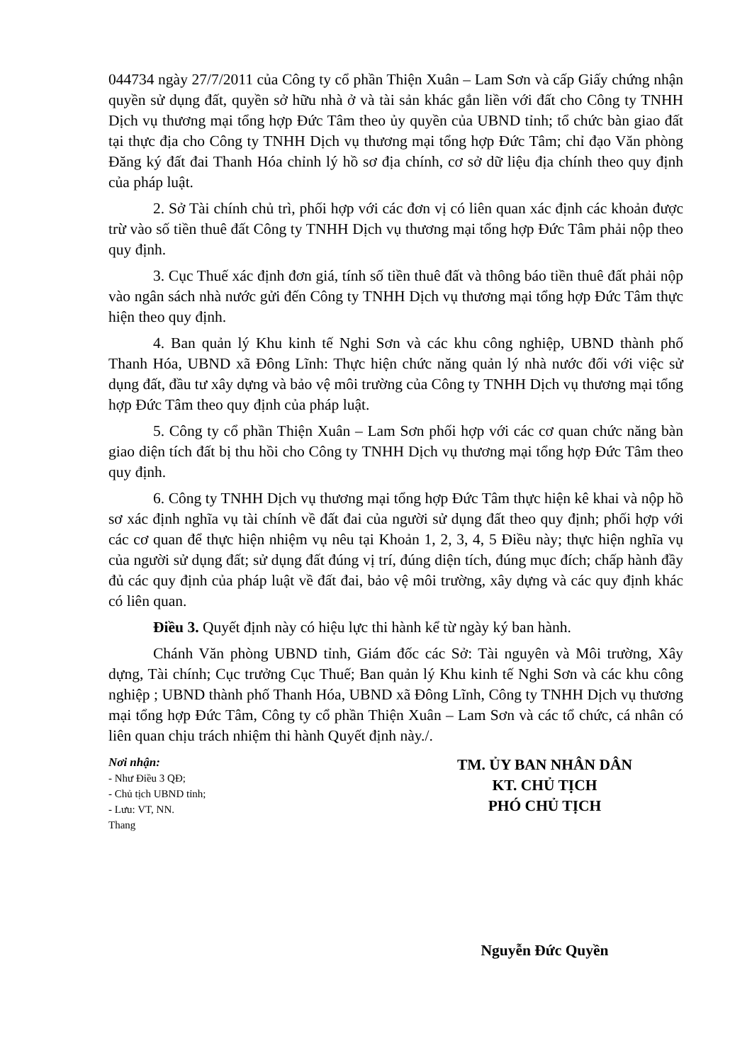044734 ngày 27/7/2011 của Công ty cổ phần Thiện Xuân – Lam Sơn và cấp Giấy chứng nhận quyền sử dụng đất, quyền sở hữu nhà ở và tài sản khác gắn liền với đất cho Công ty TNHH Dịch vụ thương mại tổng hợp Đức Tâm theo ủy quyền của UBND tỉnh; tổ chức bàn giao đất tại thực địa cho Công ty TNHH Dịch vụ thương mại tổng hợp Đức Tâm; chỉ đạo Văn phòng Đăng ký đất đai Thanh Hóa chỉnh lý hồ sơ địa chính, cơ sở dữ liệu địa chính theo quy định của pháp luật.
2. Sở Tài chính chủ trì, phối hợp với các đơn vị có liên quan xác định các khoản được trừ vào số tiền thuê đất Công ty TNHH Dịch vụ thương mại tổng hợp Đức Tâm phải nộp theo quy định.
3. Cục Thuế xác định đơn giá, tính số tiền thuê đất và thông báo tiền thuê đất phải nộp vào ngân sách nhà nước gửi đến Công ty TNHH Dịch vụ thương mại tổng hợp Đức Tâm thực hiện theo quy định.
4. Ban quản lý Khu kinh tế Nghi Sơn và các khu công nghiệp, UBND thành phố Thanh Hóa, UBND xã Đông Lĩnh: Thực hiện chức năng quản lý nhà nước đối với việc sử dụng đất, đầu tư xây dựng và bảo vệ môi trường của Công ty TNHH Dịch vụ thương mại tổng hợp Đức Tâm theo quy định của pháp luật.
5. Công ty cổ phần Thiện Xuân – Lam Sơn phối hợp với các cơ quan chức năng bàn giao diện tích đất bị thu hồi cho Công ty TNHH Dịch vụ thương mại tổng hợp Đức Tâm theo quy định.
6. Công ty TNHH Dịch vụ thương mại tổng hợp Đức Tâm thực hiện kê khai và nộp hồ sơ xác định nghĩa vụ tài chính về đất đai của người sử dụng đất theo quy định; phối hợp với các cơ quan để thực hiện nhiệm vụ nêu tại Khoản 1, 2, 3, 4, 5 Điều này; thực hiện nghĩa vụ của người sử dụng đất; sử dụng đất đúng vị trí, đúng diện tích, đúng mục đích; chấp hành đầy đủ các quy định của pháp luật về đất đai, bảo vệ môi trường, xây dựng và các quy định khác có liên quan.
Điều 3. Quyết định này có hiệu lực thi hành kể từ ngày ký ban hành.
Chánh Văn phòng UBND tỉnh, Giám đốc các Sở: Tài nguyên và Môi trường, Xây dựng, Tài chính; Cục trưởng Cục Thuế; Ban quản lý Khu kinh tế Nghi Sơn và các khu công nghiệp ; UBND thành phố Thanh Hóa, UBND xã Đông Lĩnh, Công ty TNHH Dịch vụ thương mại tổng hợp Đức Tâm, Công ty cổ phần Thiện Xuân – Lam Sơn và các tổ chức, cá nhân có liên quan chịu trách nhiệm thi hành Quyết định này./.
Nơi nhận:
- Như Điều 3 QĐ;
- Chủ tịch UBND tỉnh;
- Lưu: VT, NN.
Thang
TM. ỦY BAN NHÂN DÂN
KT. CHỦ TỊCH
PHÓ CHỦ TỊCH
Nguyễn Đức Quyền